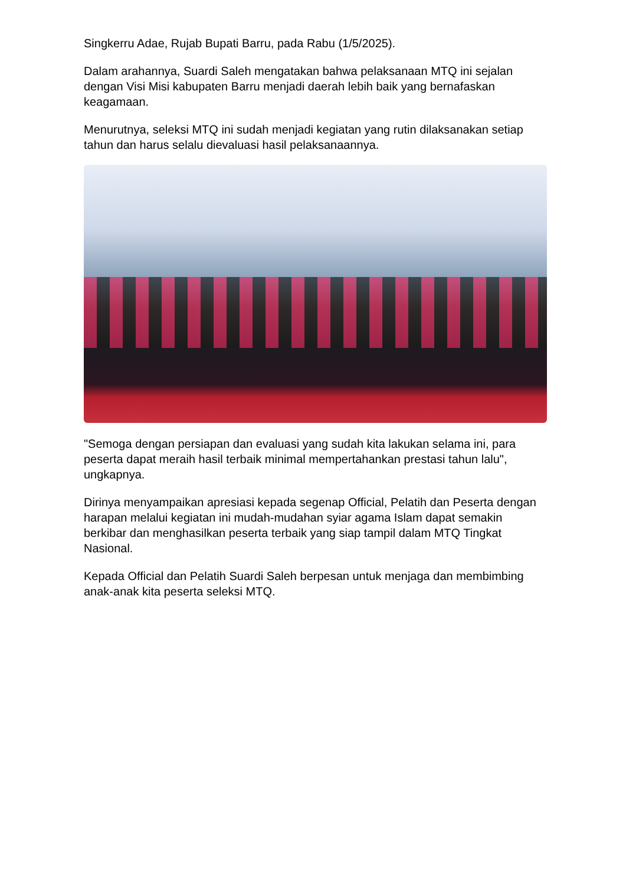Singkerru Adae, Rujab Bupati Barru, pada Rabu (1/5/2025).
Dalam arahannya, Suardi Saleh mengatakan bahwa pelaksanaan MTQ ini sejalan dengan Visi Misi kabupaten Barru menjadi daerah lebih baik yang bernafaskan keagamaan.
Menurutnya, seleksi MTQ ini sudah menjadi kegiatan yang rutin dilaksanakan setiap tahun dan harus selalu dievaluasi hasil pelaksanaannya.
"Semoga dengan persiapan dan evaluasi yang sudah kita lakukan selama ini, para peserta dapat meraih hasil terbaik minimal mempertahankan prestasi tahun lalu", ungkapnya.
Dirinya menyampaikan apresiasi kepada segenap Official, Pelatih dan Peserta dengan harapan melalui kegiatan ini mudah-mudahan syiar agama Islam dapat semakin berkibar dan menghasilkan peserta terbaik yang siap tampil dalam MTQ Tingkat Nasional.
Kepada Official dan Pelatih Suardi Saleh berpesan untuk menjaga dan membimbing anak-anak kita peserta seleksi MTQ.